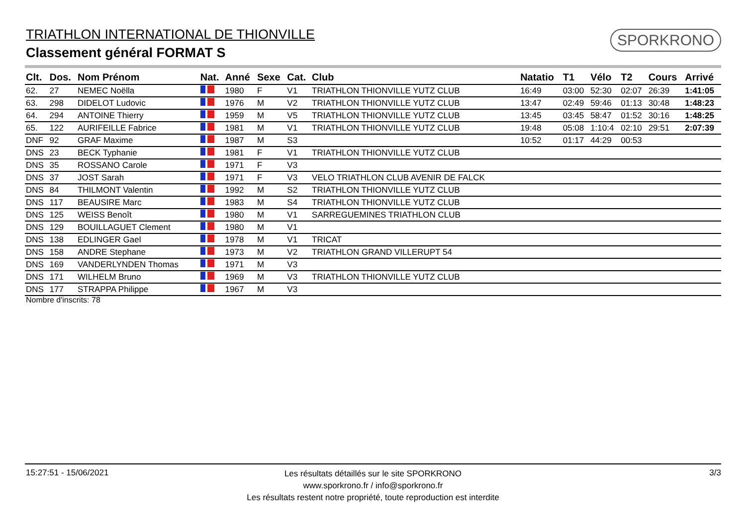TRIATHLON INTERNATIONAL DE THIONVILLE
Classement général FORMAT S
SPORKRONO
| Clt. | Dos. | Nom Prénom | Nat. | Anné | Sexe | Cat. | Club | Natatio | T1 | Vélo | T2 | Cours | Arrivé |
| --- | --- | --- | --- | --- | --- | --- | --- | --- | --- | --- | --- | --- | --- |
| 62. | 27 | NEMEC Noëlla | | 1980 | F | V1 | TRIATHLON THIONVILLE YUTZ CLUB | 16:49 | 03:00 | 52:30 | 02:07 | 26:39 | 1:41:05 |
| 63. | 298 | DIDELOT Ludovic | | 1976 | M | V2 | TRIATHLON THIONVILLE YUTZ CLUB | 13:47 | 02:49 | 59:46 | 01:13 | 30:48 | 1:48:23 |
| 64. | 294 | ANTOINE Thierry | | 1959 | M | V5 | TRIATHLON THIONVILLE YUTZ CLUB | 13:45 | 03:45 | 58:47 | 01:52 | 30:16 | 1:48:25 |
| 65. | 122 | AURIFEILLE Fabrice | | 1981 | M | V1 | TRIATHLON THIONVILLE YUTZ CLUB | 19:48 | 05:08 | 1:10:4 | 02:10 | 29:51 | 2:07:39 |
| DNF | 92 | GRAF Maxime | | 1987 | M | S3 | | 10:52 | 01:17 | 44:29 | 00:53 | | |
| DNS | 23 | BECK Typhanie | | 1981 | F | V1 | TRIATHLON THIONVILLE YUTZ CLUB | | | | | | |
| DNS | 35 | ROSSANO Carole | | 1971 | F | V3 | | | | | | | |
| DNS | 37 | JOST Sarah | | 1971 | F | V3 | VELO TRIATHLON CLUB AVENIR DE FALCK | | | | | | |
| DNS | 84 | THILMONT Valentin | | 1992 | M | S2 | TRIATHLON THIONVILLE YUTZ CLUB | | | | | | |
| DNS | 117 | BEAUSIRE Marc | | 1983 | M | S4 | TRIATHLON THIONVILLE YUTZ CLUB | | | | | | |
| DNS | 125 | WEISS Benoît | | 1980 | M | V1 | SARREGUEMINES TRIATHLON CLUB | | | | | | |
| DNS | 129 | BOUILLAGUET Clement | | 1980 | M | V1 | | | | | | | |
| DNS | 138 | EDLINGER Gael | | 1978 | M | V1 | TRICAT | | | | | | |
| DNS | 158 | ANDRE Stephane | | 1973 | M | V2 | TRIATHLON GRAND VILLERUPT 54 | | | | | | |
| DNS | 169 | VANDERLYNDEN Thomas | | 1971 | M | V3 | | | | | | | |
| DNS | 171 | WILHELM Bruno | | 1969 | M | V3 | TRIATHLON THIONVILLE YUTZ CLUB | | | | | | |
| DNS | 177 | STRAPPA Philippe | | 1967 | M | V3 | | | | | | | |
Nombre d'inscrits: 78
15:27:51 - 15/06/2021
Les résultats détaillés sur le site SPORKRONO
www.sporkrono.fr / info@sporkrono.fr
Les résultats restent notre propriété, toute reproduction est interdite
3/3